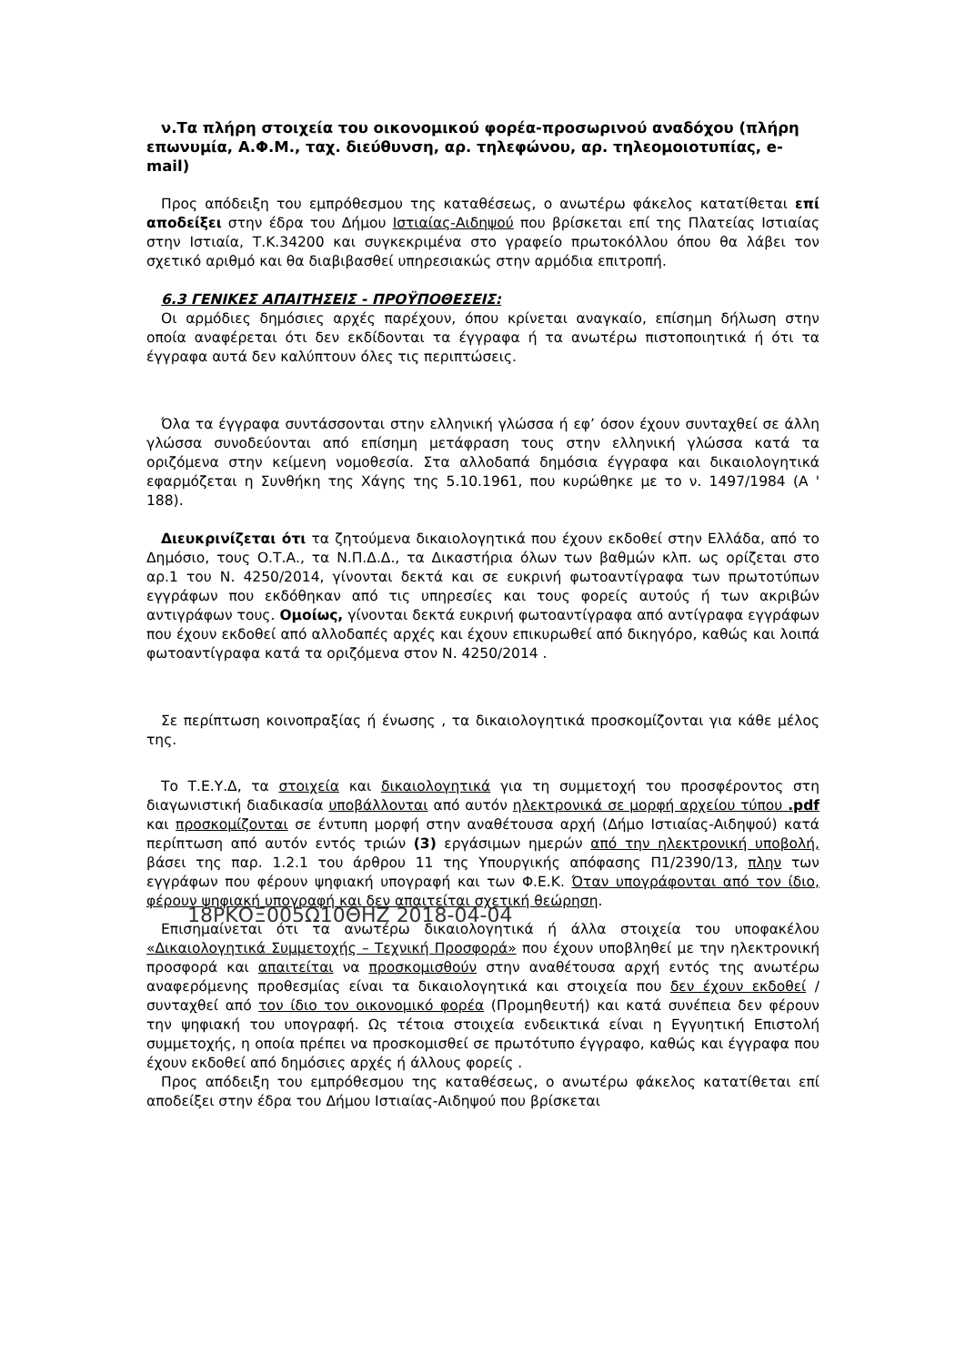ν.Τα πλήρη στοιχεία του οικονομικού φορέα-προσωρινού αναδόχου (πλήρη επωνυμία, Α.Φ.Μ., ταχ. διεύθυνση, αρ. τηλεφώνου, αρ. τηλεομοιοτυπίας, e-mail)
Προς απόδειξη του εμπρόθεσμου της καταθέσεως, ο ανωτέρω φάκελος κατατίθεται επί αποδείξει στην έδρα του Δήμου Ιστιαίας-Αιδηψού που βρίσκεται επί της Πλατείας Ιστιαίας στην Ιστιαία, Τ.Κ.34200 και συγκεκριμένα στο γραφείο πρωτοκόλλου όπου θα λάβει τον σχετικό αριθμό και θα διαβιβασθεί υπηρεσιακώς στην αρμόδια επιτροπή.
6.3 ΓΕΝΙΚΕΣ ΑΠΑΙΤΗΣΕΙΣ - ΠΡΟΫΠΟΘΕΣΕΙΣ:
Οι αρμόδιες δημόσιες αρχές παρέχουν, όπου κρίνεται αναγκαίο, επίσημη δήλωση στην οποία αναφέρεται ότι δεν εκδίδονται τα έγγραφα ή τα ανωτέρω πιστοποιητικά ή ότι τα έγγραφα αυτά δεν καλύπτουν όλες τις περιπτώσεις.
Όλα τα έγγραφα συντάσσονται στην ελληνική γλώσσα ή εφ’ όσον έχουν συνταχθεί σε άλλη γλώσσα συνοδεύονται από επίσημη μετάφραση τους στην ελληνική γλώσσα κατά τα οριζόμενα στην κείμενη νομοθεσία. Στα αλλοδαπά δημόσια έγγραφα και δικαιολογητικά εφαρμόζεται η Συνθήκη της Χάγης της 5.10.1961, που κυρώθηκε με το ν. 1497/1984 (Α ' 188).
Διευκρινίζεται ότι τα ζητούμενα δικαιολογητικά που έχουν εκδοθεί στην Ελλάδα, από το Δημόσιο, τους Ο.Τ.Α., τα Ν.Π.Δ.Δ., τα Δικαστήρια όλων των βαθμών κλπ. ως ορίζεται στο αρ.1 του Ν. 4250/2014, γίνονται δεκτά και σε ευκρινή φωτοαντίγραφα των πρωτοτύπων εγγράφων που εκδόθηκαν από τις υπηρεσίες και τους φορείς αυτούς ή των ακριβών αντιγράφων τους. Ομοίως, γίνονται δεκτά ευκρινή φωτοαντίγραφα από αντίγραφα εγγράφων που έχουν εκδοθεί από αλλοδαπές αρχές και έχουν επικυρωθεί από δικηγόρο, καθώς και λοιπά φωτοαντίγραφα κατά τα οριζόμενα στον Ν. 4250/2014 .
Σε περίπτωση κοινοπραξίας ή ένωσης , τα δικαιολογητικά προσκομίζονται για κάθε μέλος της.
Το Τ.Ε.Υ.Δ, τα στοιχεία και δικαιολογητικά για τη συμμετοχή του προσφέροντος στη διαγωνιστική διαδικασία υποβάλλονται από αυτόν ηλεκτρονικά σε μορφή αρχείου τύπου .pdf και προσκομίζονται σε έντυπη μορφή στην αναθέτουσα αρχή (Δήμο Ιστιαίας-Αιδηψού) κατά περίπτωση από αυτόν εντός τριών (3) εργάσιμων ημερών από την ηλεκτρονική υποβολή, βάσει της παρ. 1.2.1 του άρθρου 11 της Υπουργικής απόφασης Π1/2390/13, πλην των εγγράφων που φέρουν ψηφιακή υπογραφή και των Φ.Ε.Κ. Όταν υπογράφονται από τον ίδιο, φέρουν ψηφιακή υπογραφή και δεν απαιτείται σχετική θεώρηση.
18ΡΚΟΞ005Ω10ΘΗΖ 2018-04-04
Επισημαίνεται ότι τα ανωτέρω δικαιολογητικά ή άλλα στοιχεία του υποφακέλου «Δικαιολογητικά Συμμετοχής – Τεχνική Προσφορά» που έχουν υποβληθεί με την ηλεκτρονική προσφορά και απαιτείται να προσκομισθούν στην αναθέτουσα αρχή εντός της ανωτέρω αναφερόμενης προθεσμίας είναι τα δικαιολογητικά και στοιχεία που δεν έχουν εκδοθεί /συνταχθεί από τον ίδιο τον οικονομικό φορέα (Προμηθευτή) και κατά συνέπεια δεν φέρουν την ψηφιακή του υπογραφή. Ως τέτοια στοιχεία ενδεικτικά είναι η Εγγυητική Επιστολή συμμετοχής, η οποία πρέπει να προσκομισθεί σε πρωτότυπο έγγραφο, καθώς και έγγραφα που έχουν εκδοθεί από δημόσιες αρχές ή άλλους φορείς .
Προς απόδειξη του εμπρόθεσμου της καταθέσεως, ο ανωτέρω φάκελος κατατίθεται επί αποδείξει στην έδρα του Δήμου Ιστιαίας-Αιδηψού που βρίσκεται